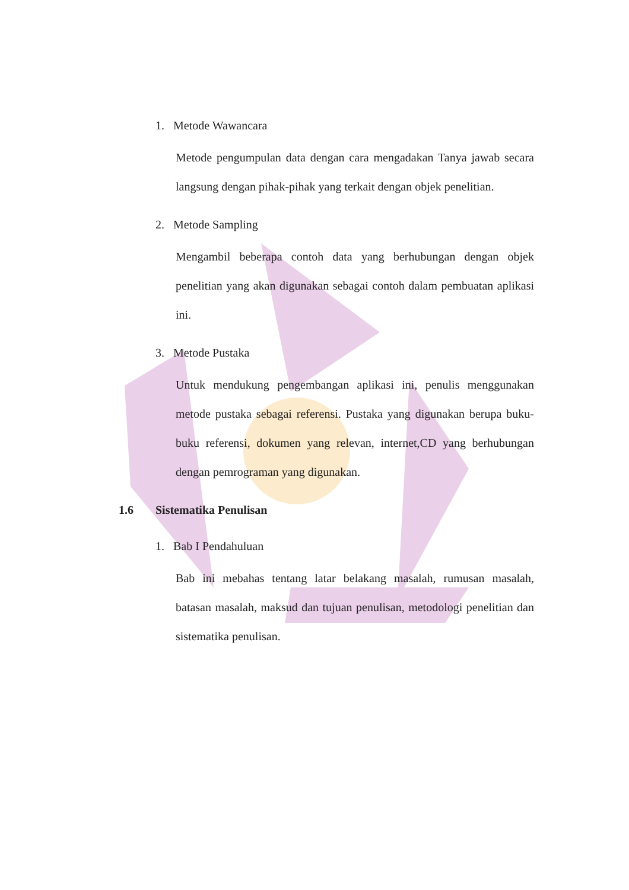1. Metode Wawancara
Metode pengumpulan data dengan cara mengadakan Tanya jawab secara langsung dengan pihak-pihak yang terkait dengan objek penelitian.
2. Metode Sampling
Mengambil beberapa contoh data yang berhubungan dengan objek penelitian yang akan digunakan sebagai contoh dalam pembuatan aplikasi ini.
3. Metode Pustaka
Untuk mendukung pengembangan aplikasi ini, penulis menggunakan metode pustaka sebagai referensi. Pustaka yang digunakan berupa buku-buku referensi, dokumen yang relevan, internet,CD yang berhubungan dengan pemrograman yang digunakan.
1.6 Sistematika Penulisan
1. Bab I Pendahuluan
Bab ini mebahas tentang latar belakang masalah, rumusan masalah, batasan masalah, maksud dan tujuan penulisan, metodologi penelitian dan sistematika penulisan.